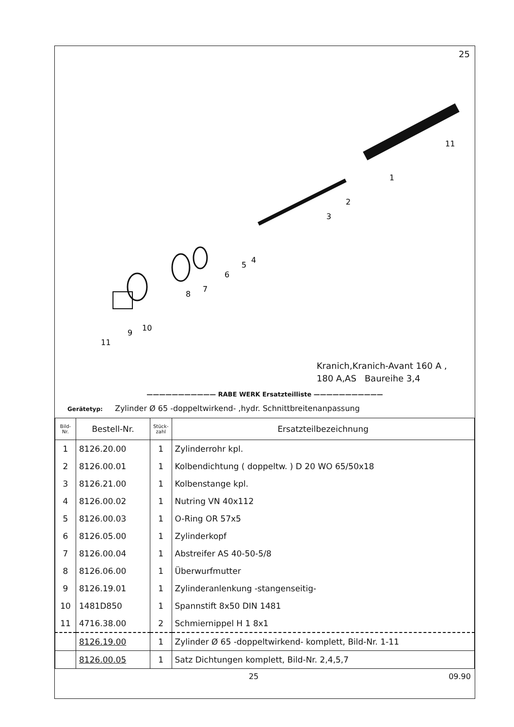25
1
2
3
4
5
6
7
8
9
10
11
11
Kranich,Kranich-Avant 160 A ,
180 A,AS Baureihe 3,4
——————————— RABE WERK Ersatzteilliste ———————————
Gerätetyp: Zylinder Ø 65 -doppeltwirkend- ,hydr. Schnittbreitenanpassung
| Bild- Nr. | Bestell-Nr. | Stück- zahl | Ersatzteilbezeichnung |
| --- | --- | --- | --- |
| 1 | 8126.20.00 | 1 | Zylinderrohr kpl. |
| 2 | 8126.00.01 | 1 | Kolbendichtung ( doppeltw. ) D 20 WO 65/50x18 |
| 3 | 8126.21.00 | 1 | Kolbenstange kpl. |
| 4 | 8126.00.02 | 1 | Nutring VN 40x112 |
| 5 | 8126.00.03 | 1 | O-Ring OR 57x5 |
| 6 | 8126.05.00 | 1 | Zylinderkopf |
| 7 | 8126.00.04 | 1 | Abstreifer AS 40-50-5/8 |
| 8 | 8126.06.00 | 1 | Überwurfmutter |
| 9 | 8126.19.01 | 1 | Zylinderanlenkung -stangenseitig- |
| 10 | 1481D850 | 1 | Spannstift 8x50 DIN 1481 |
| 11 | 4716.38.00 | 2 | Schmiernippel H 1 8x1 |
| | 8126.19.00 | 1 | Zylinder Ø 65 -doppeltwirkend- komplett, Bild-Nr. 1-11 |
| | 8126.00.05 | 1 | Satz Dichtungen komplett, Bild-Nr. 2,4,5,7 |
25 09.90